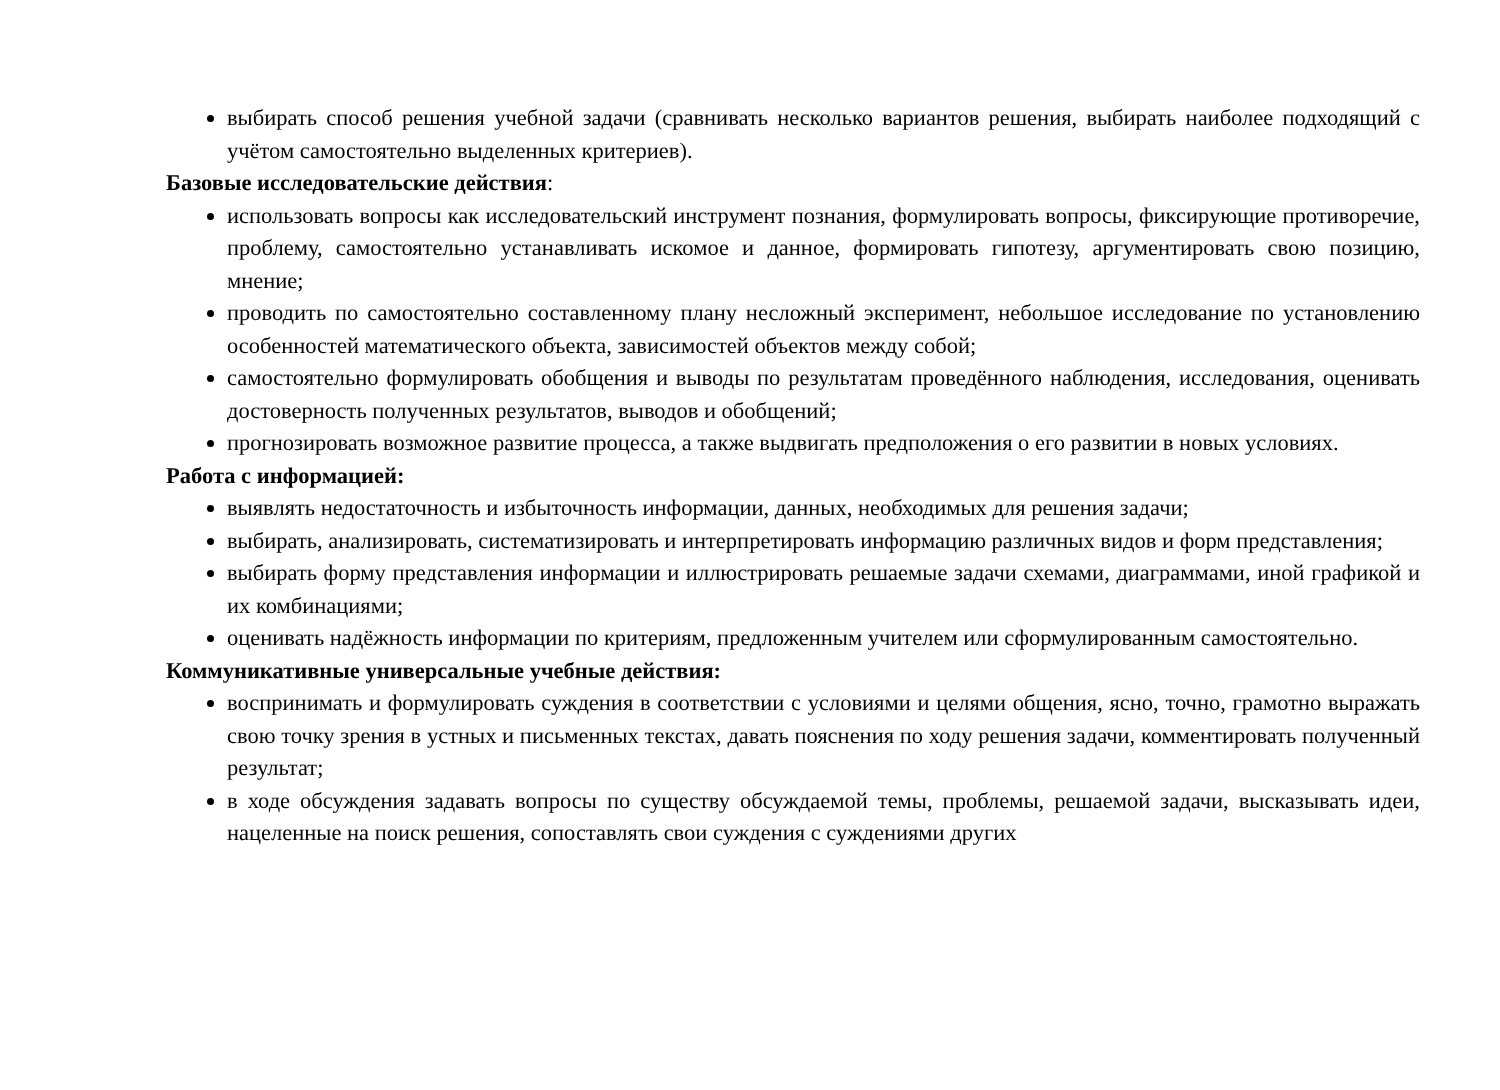выбирать способ решения учебной задачи (сравнивать несколько вариантов решения, выбирать наиболее подходящий с учётом самостоятельно выделенных критериев).
Базовые исследовательские действия:
использовать вопросы как исследовательский инструмент познания, формулировать вопросы, фиксирующие противоречие, проблему, самостоятельно устанавливать искомое и данное, формировать гипотезу, аргументировать свою позицию, мнение;
проводить по самостоятельно составленному плану несложный эксперимент, небольшое исследование по установлению особенностей математического объекта, зависимостей объектов между собой;
самостоятельно формулировать обобщения и выводы по результатам проведённого наблюдения, исследования, оценивать достоверность полученных результатов, выводов и обобщений;
прогнозировать возможное развитие процесса, а также выдвигать предположения о его развитии в новых условиях.
Работа с информацией:
выявлять недостаточность и избыточность информации, данных, необходимых для решения задачи;
выбирать, анализировать, систематизировать и интерпретировать информацию различных видов и форм представления;
выбирать форму представления информации и иллюстрировать решаемые задачи схемами, диаграммами, иной графикой и их комбинациями;
оценивать надёжность информации по критериям, предложенным учителем или сформулированным самостоятельно.
Коммуникативные универсальные учебные действия:
воспринимать и формулировать суждения в соответствии с условиями и целями общения, ясно, точно, грамотно выражать свою точку зрения в устных и письменных текстах, давать пояснения по ходу решения задачи, комментировать полученный результат;
в ходе обсуждения задавать вопросы по существу обсуждаемой темы, проблемы, решаемой задачи, высказывать идеи, нацеленные на поиск решения, сопоставлять свои суждения с суждениями других